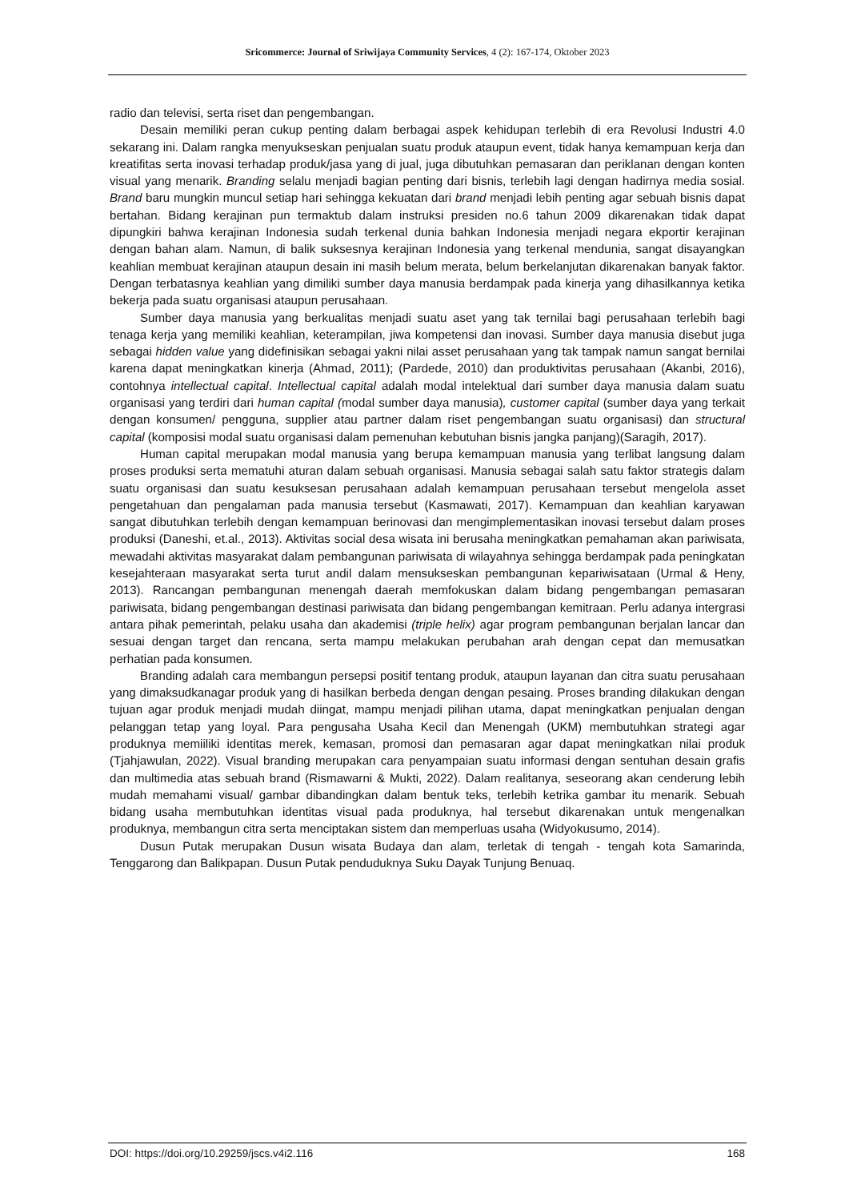Sricommerce: Journal of Sriwijaya Community Services, 4 (2): 167-174, Oktober 2023
radio dan televisi, serta riset dan pengembangan.
Desain memiliki peran cukup penting dalam berbagai aspek kehidupan terlebih di era Revolusi Industri 4.0 sekarang ini. Dalam rangka menyukseskan penjualan suatu produk ataupun event, tidak hanya kemampuan kerja dan kreatifitas serta inovasi terhadap produk/jasa yang di jual, juga dibutuhkan pemasaran dan periklanan dengan konten visual yang menarik. Branding selalu menjadi bagian penting dari bisnis, terlebih lagi dengan hadirnya media sosial. Brand baru mungkin muncul setiap hari sehingga kekuatan dari brand menjadi lebih penting agar sebuah bisnis dapat bertahan. Bidang kerajinan pun termaktub dalam instruksi presiden no.6 tahun 2009 dikarenakan tidak dapat dipungkiri bahwa kerajinan Indonesia sudah terkenal dunia bahkan Indonesia menjadi negara ekportir kerajinan dengan bahan alam. Namun, di balik suksesnya kerajinan Indonesia yang terkenal mendunia, sangat disayangkan keahlian membuat kerajinan ataupun desain ini masih belum merata, belum berkelanjutan dikarenakan banyak faktor. Dengan terbatasnya keahlian yang dimiliki sumber daya manusia berdampak pada kinerja yang dihasilkannya ketika bekerja pada suatu organisasi ataupun perusahaan.
Sumber daya manusia yang berkualitas menjadi suatu aset yang tak ternilai bagi perusahaan terlebih bagi tenaga kerja yang memiliki keahlian, keterampilan, jiwa kompetensi dan inovasi. Sumber daya manusia disebut juga sebagai hidden value yang didefinisikan sebagai yakni nilai asset perusahaan yang tak tampak namun sangat bernilai karena dapat meningkatkan kinerja (Ahmad, 2011); (Pardede, 2010) dan produktivitas perusahaan (Akanbi, 2016), contohnya intellectual capital. Intellectual capital adalah modal intelektual dari sumber daya manusia dalam suatu organisasi yang terdiri dari human capital (modal sumber daya manusia), customer capital (sumber daya yang terkait dengan konsumen/ pengguna, supplier atau partner dalam riset pengembangan suatu organisasi) dan structural capital (komposisi modal suatu organisasi dalam pemenuhan kebutuhan bisnis jangka panjang)(Saragih, 2017).
Human capital merupakan modal manusia yang berupa kemampuan manusia yang terlibat langsung dalam proses produksi serta mematuhi aturan dalam sebuah organisasi. Manusia sebagai salah satu faktor strategis dalam suatu organisasi dan suatu kesuksesan perusahaan adalah kemampuan perusahaan tersebut mengelola asset pengetahuan dan pengalaman pada manusia tersebut (Kasmawati, 2017). Kemampuan dan keahlian karyawan sangat dibutuhkan terlebih dengan kemampuan berinovasi dan mengimplementasikan inovasi tersebut dalam proses produksi (Daneshi, et.al., 2013). Aktivitas social desa wisata ini berusaha meningkatkan pemahaman akan pariwisata, mewadahi aktivitas masyarakat dalam pembangunan pariwisata di wilayahnya sehingga berdampak pada peningkatan kesejahteraan masyarakat serta turut andil dalam mensukseskan pembangunan kepariwisataan (Urmal & Heny, 2013). Rancangan pembangunan menengah daerah memfokuskan dalam bidang pengembangan pemasaran pariwisata, bidang pengembangan destinasi pariwisata dan bidang pengembangan kemitraan. Perlu adanya intergrasi antara pihak pemerintah, pelaku usaha dan akademisi (triple helix) agar program pembangunan berjalan lancar dan sesuai dengan target dan rencana, serta mampu melakukan perubahan arah dengan cepat dan memusatkan perhatian pada konsumen.
Branding adalah cara membangun persepsi positif tentang produk, ataupun layanan dan citra suatu perusahaan yang dimaksudkanagar produk yang di hasilkan berbeda dengan dengan pesaing. Proses branding dilakukan dengan tujuan agar produk menjadi mudah diingat, mampu menjadi pilihan utama, dapat meningkatkan penjualan dengan pelanggan tetap yang loyal. Para pengusaha Usaha Kecil dan Menengah (UKM) membutuhkan strategi agar produknya memiiliki identitas merek, kemasan, promosi dan pemasaran agar dapat meningkatkan nilai produk (Tjahjawulan, 2022). Visual branding merupakan cara penyampaian suatu informasi dengan sentuhan desain grafis dan multimedia atas sebuah brand (Rismawarni & Mukti, 2022). Dalam realitanya, seseorang akan cenderung lebih mudah memahami visual/ gambar dibandingkan dalam bentuk teks, terlebih ketrika gambar itu menarik. Sebuah bidang usaha membutuhkan identitas visual pada produknya, hal tersebut dikarenakan untuk mengenalkan produknya, membangun citra serta menciptakan sistem dan memperluas usaha (Widyokusumo, 2014).
Dusun Putak merupakan Dusun wisata Budaya dan alam, terletak di tengah - tengah kota Samarinda, Tenggarong dan Balikpapan. Dusun Putak penduduknya Suku Dayak Tunjung Benuaq.
DOI: https://doi.org/10.29259/jscs.v4i2.116 168